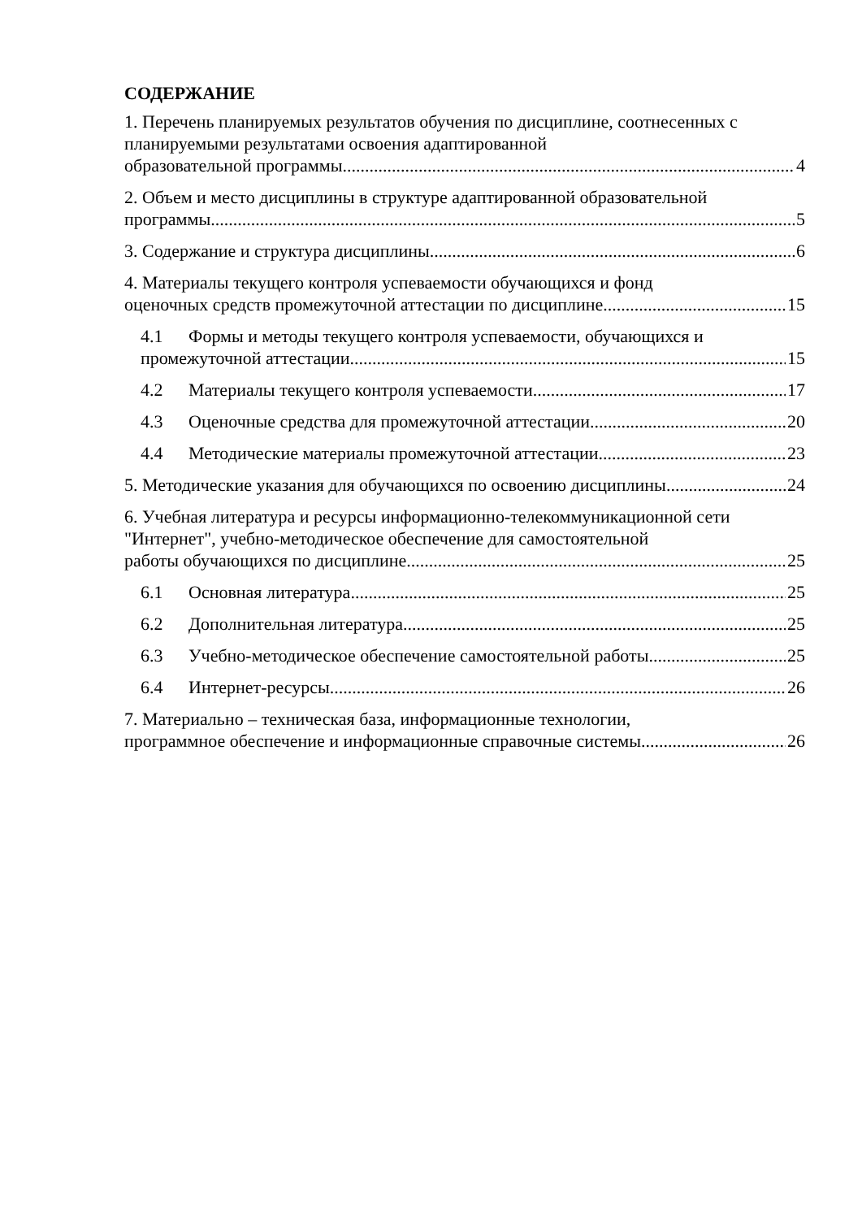СОДЕРЖАНИЕ
1. Перечень планируемых результатов обучения по дисциплине, соотнесенных с планируемыми результатами освоения адаптированной
образовательной программы 4
2. Объем и место дисциплины в структуре адаптированной образовательной
программы 5
3. Содержание и структура дисциплины 6
4. Материалы текущего контроля успеваемости обучающихся и фонд
оценочных средств промежуточной аттестации по дисциплине 15
4.1 Формы и методы текущего контроля успеваемости, обучающихся и
промежуточной аттестации. 15
4.2 Материалы текущего контроля успеваемости. 17
4.3 Оценочные средства для промежуточной аттестации 20
4.4 Методические материалы промежуточной аттестации. 23
5. Методические указания для обучающихся по освоению дисциплины 24
6. Учебная литература и ресурсы информационно-телекоммуникационной сети "Интернет", учебно-методическое обеспечение для самостоятельной
работы обучающихся по дисциплине 25
6.1 Основная литература 25
6.2 Дополнительная литература 25
6.3 Учебно-методическое обеспечение самостоятельной работы 25
6.4 Интернет-ресурсы 26
7. Материально – техническая база, информационные технологии,
программное обеспечение и информационные справочные системы 26